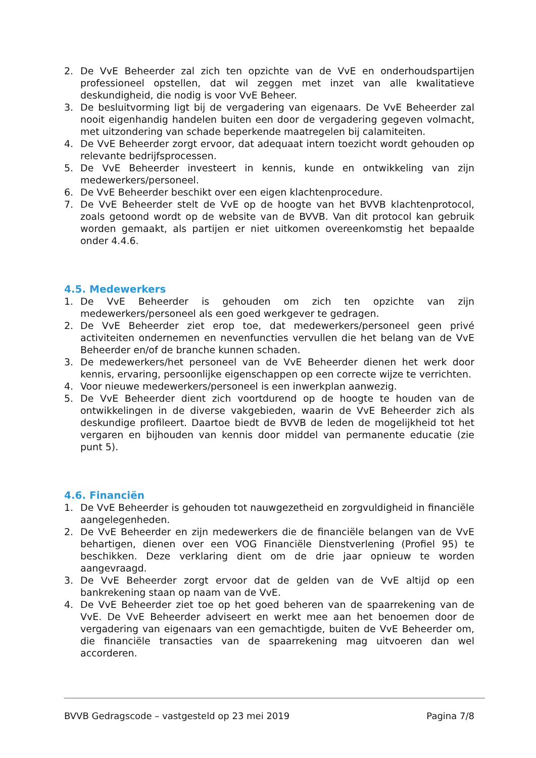2. De VvE Beheerder zal zich ten opzichte van de VvE en onderhoudspartijen professioneel opstellen, dat wil zeggen met inzet van alle kwalitatieve deskundigheid, die nodig is voor VvE Beheer.
3. De besluitvorming ligt bij de vergadering van eigenaars. De VvE Beheerder zal nooit eigenhandig handelen buiten een door de vergadering gegeven volmacht, met uitzondering van schade beperkende maatregelen bij calamiteiten.
4. De VvE Beheerder zorgt ervoor, dat adequaat intern toezicht wordt gehouden op relevante bedrijfsprocessen.
5. De VvE Beheerder investeert in kennis, kunde en ontwikkeling van zijn medewerkers/personeel.
6. De VvE Beheerder beschikt over een eigen klachtenprocedure.
7. De VvE Beheerder stelt de VvE op de hoogte van het BVVB klachtenprotocol, zoals getoond wordt op de website van de BVVB. Van dit protocol kan gebruik worden gemaakt, als partijen er niet uitkomen overeenkomstig het bepaalde onder 4.4.6.
4.5. Medewerkers
1. De VvE Beheerder is gehouden om zich ten opzichte van zijn medewerkers/personeel als een goed werkgever te gedragen.
2. De VvE Beheerder ziet erop toe, dat medewerkers/personeel geen privé activiteiten ondernemen en nevenfuncties vervullen die het belang van de VvE Beheerder en/of de branche kunnen schaden.
3. De medewerkers/het personeel van de VvE Beheerder dienen het werk door kennis, ervaring, persoonlijke eigenschappen op een correcte wijze te verrichten.
4. Voor nieuwe medewerkers/personeel is een inwerkplan aanwezig.
5. De VvE Beheerder dient zich voortdurend op de hoogte te houden van de ontwikkelingen in de diverse vakgebieden, waarin de VvE Beheerder zich als deskundige profileert. Daartoe biedt de BVVB de leden de mogelijkheid tot het vergaren en bijhouden van kennis door middel van permanente educatie (zie punt 5).
4.6. Financiën
1. De VvE Beheerder is gehouden tot nauwgezetheid en zorgvuldigheid in financiële aangelegenheden.
2. De VvE Beheerder en zijn medewerkers die de financiële belangen van de VvE behartigen, dienen over een VOG Financiële Dienstverlening (Profiel 95) te beschikken. Deze verklaring dient om de drie jaar opnieuw te worden aangevraagd.
3. De VvE Beheerder zorgt ervoor dat de gelden van de VvE altijd op een bankrekening staan op naam van de VvE.
4. De VvE Beheerder ziet toe op het goed beheren van de spaarrekening van de VvE. De VvE Beheerder adviseert en werkt mee aan het benoemen door de vergadering van eigenaars van een gemachtigde, buiten de VvE Beheerder om, die financiële transacties van de spaarrekening mag uitvoeren dan wel accorderen.
BVVB Gedragscode – vastgesteld op 23 mei 2019 Pagina 7/8